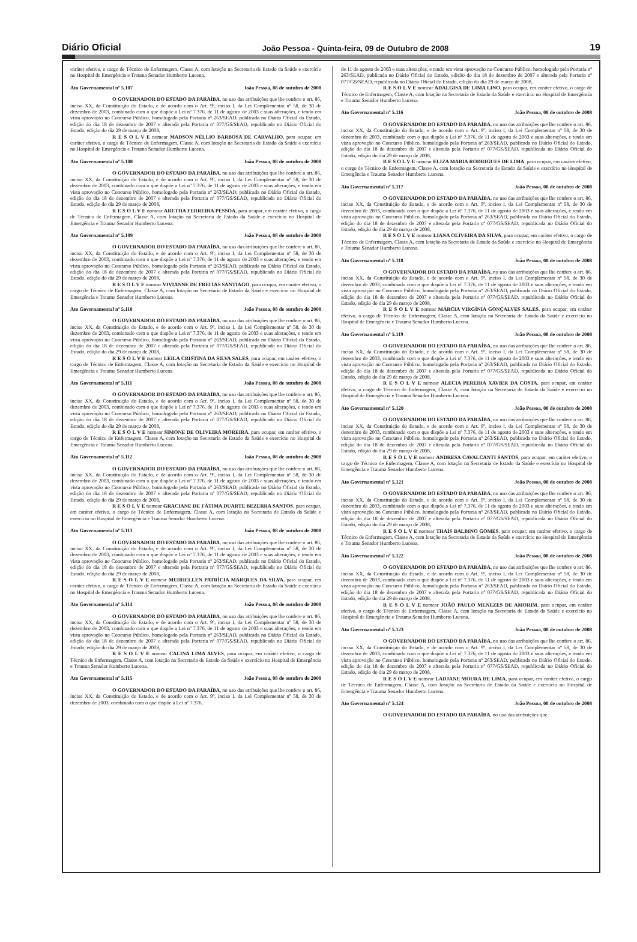Diário Oficial João Pessoa - Quinta-feira, 09 de Outubro de 2008 19
caráter efetivo, o cargo de Técnico de Enfermagem, Classe A, com lotação na Secretaria de Estado da Saúde e exercício no Hospital de Emergência e Trauma Senador Humberto Lucena.
Ato Governamental nº 5.107 João Pessoa, 08 de outubro de 2008
O GOVERNADOR DO ESTADO DA PARAÍBA, no uso das atribuições que lhe confere o art. 86, inciso XX, da Constituição do Estado, e de acordo com o Art. 9º, inciso I, da Lei Complementar nº 58, de 30 de dezembro de 2003, combinado com o que dispõe a Lei nº 7.376, de 11 de agosto de 2003 e suas alterações, e tendo em vista aprovação no Concurso Público, homologado pela Portaria nº 263/SEAD, publicada no Diário Oficial do Estado, edição do dia 18 de dezembro de 2007 e alterada pela Portaria nº 077/GS/SEAD, republicada no Diário Oficial do Estado, edição do dia 29 de março de 2008,
R E S O L V E nomear MADSON NÉLLIO BARBOSA DE CARVALHO, para ocupar, em caráter efetivo, o cargo de Técnico de Enfermagem, Classe A, com lotação na Secretaria de Estado da Saúde e exercício no Hospital de Emergência e Trauma Senador Humberto Lucena.
Ato Governamental nº 5.108 João Pessoa, 08 de outubro de 2008
O GOVERNADOR DO ESTADO DA PARAÍBA, no uso das atribuições que lhe confere o art. 86, inciso XX, da Constituição do Estado, e de acordo com o Art. 9º, inciso I, da Lei Complementar nº 58, de 30 de dezembro de 2003, combinado com o que dispõe a Lei nº 7.376, de 11 de agosto de 2003 e suas alterações, e tendo em vista aprovação no Concurso Público, homologado pela Portaria nº 263/SEAD, publicada no Diário Oficial do Estado, edição do dia 18 de dezembro de 2007 e alterada pela Portaria nº 077/GS/SEAD, republicada no Diário Oficial do Estado, edição do dia 29 de março de 2008,
R E S O L V E nomear ARETHA FERREIRA PESSOA, para ocupar, em caráter efetivo, o cargo de Técnico de Enfermagem, Classe A, com lotação na Secretaria de Estado da Saúde e exercício no Hospital de Emergência e Trauma Senador Humberto Lucena.
Ato Governamental nº 5.109 João Pessoa, 08 de outubro de 2008
O GOVERNADOR DO ESTADO DA PARAÍBA, no uso das atribuições que lhe confere o art. 86, inciso XX, da Constituição do Estado, e de acordo com o Art. 9º, inciso I, da Lei Complementar nº 58, de 30 de dezembro de 2003, combinado com o que dispõe a Lei nº 7.376, de 11 de agosto de 2003 e suas alterações, e tendo em vista aprovação no Concurso Público, homologado pela Portaria nº 263/SEAD, publicada no Diário Oficial do Estado, edição do dia 18 de dezembro de 2007 e alterada pela Portaria nº 077/GS/SEAD, republicada no Diário Oficial do Estado, edição do dia 29 de março de 2008,
R E S O L V E nomear VIVIANNE DE FREITAS SANTIAGO, para ocupar, em caráter efetivo, o cargo de Técnico de Enfermagem, Classe A, com lotação na Secretaria de Estado da Saúde e exercício no Hospital de Emergência e Trauma Senador Humberto Lucena.
Ato Governamental nº 5.110 João Pessoa, 08 de outubro de 2008
O GOVERNADOR DO ESTADO DA PARAÍBA, no uso das atribuições que lhe confere o art. 86, inciso XX, da Constituição do Estado, e de acordo com o Art. 9º, inciso I, da Lei Complementar nº 58, de 30 de dezembro de 2003, combinado com o que dispõe a Lei nº 7.376, de 11 de agosto de 2003 e suas alterações, e tendo em vista aprovação no Concurso Público, homologado pela Portaria nº 263/SEAD, publicada no Diário Oficial do Estado, edição do dia 18 de dezembro de 2007 e alterada pela Portaria nº 077/GS/SEAD, republicada no Diário Oficial do Estado, edição do dia 29 de março de 2008,
R E S O L V E nomear LEILA CRISTINA DA SILVA SALES, para ocupar, em caráter efetivo, o cargo de Técnico de Enfermagem, Classe A, com lotação na Secretaria de Estado da Saúde e exercício no Hospital de Emergência e Trauma Senador Humberto Lucena.
Ato Governamental nº 5.111 João Pessoa, 08 de outubro de 2008
O GOVERNADOR DO ESTADO DA PARAÍBA, no uso das atribuições que lhe confere o art. 86, inciso XX, da Constituição do Estado, e de acordo com o Art. 9º, inciso I, da Lei Complementar nº 58, de 30 de dezembro de 2003, combinado com o que dispõe a Lei nº 7.376, de 11 de agosto de 2003 e suas alterações, e tendo em vista aprovação no Concurso Público, homologado pela Portaria nº 263/SEAD, publicada no Diário Oficial do Estado, edição do dia 18 de dezembro de 2007 e alterada pela Portaria nº 077/GS/SEAD, republicada no Diário Oficial do Estado, edição do dia 29 de março de 2008,
R E S O L V E nomear SIMONE DE OLIVEIRA MOREIRA, para ocupar, em caráter efetivo, o cargo de Técnico de Enfermagem, Classe A, com lotação na Secretaria de Estado da Saúde e exercício no Hospital de Emergência e Trauma Senador Humberto Lucena.
Ato Governamental nº 5.112 João Pessoa, 08 de outubro de 2008
O GOVERNADOR DO ESTADO DA PARAÍBA, no uso das atribuições que lhe confere o art. 86, inciso XX, da Constituição do Estado, e de acordo com o Art. 9º, inciso I, da Lei Complementar nº 58, de 30 de dezembro de 2003, combinado com o que dispõe a Lei nº 7.376, de 11 de agosto de 2003 e suas alterações, e tendo em vista aprovação no Concurso Público, homologado pela Portaria nº 263/SEAD, publicada no Diário Oficial do Estado, edição do dia 18 de dezembro de 2007 e alterada pela Portaria nº 077/GS/SEAD, republicada no Diário Oficial do Estado, edição do dia 29 de março de 2008,
R E S O L V E nomear GRACIANE DE FÁTIMA DUARTE BEZERRA SANTOS, para ocupar, em caráter efetivo, o cargo de Técnico de Enfermagem, Classe A, com lotação na Secretaria de Estado da Saúde e exercício no Hospital de Emergência e Trauma Senador Humberto Lucena.
Ato Governamental nº 5.113 João Pessoa, 08 de outubro de 2008
O GOVERNADOR DO ESTADO DA PARAÍBA, no uso das atribuições que lhe confere o art. 86, inciso XX, da Constituição do Estado, e de acordo com o Art. 9º, inciso I, da Lei Complementar nº 58, de 30 de dezembro de 2003, combinado com o que dispõe a Lei nº 7.376, de 11 de agosto de 2003 e suas alterações, e tendo em vista aprovação no Concurso Público, homologado pela Portaria nº 263/SEAD, publicada no Diário Oficial do Estado, edição do dia 18 de dezembro de 2007 e alterada pela Portaria nº 077/GS/SEAD, republicada no Diário Oficial do Estado, edição do dia 29 de março de 2008,
R E S O L V E nomear MEIRIELLEN PATRÍCIA MARQUES DA SILVA, para ocupar, em caráter efetivo, o cargo de Técnico de Enfermagem, Classe A, com lotação na Secretaria de Estado da Saúde e exercício no Hospital de Emergência e Trauma Senador Humberto Lucena.
Ato Governamental nº 5.114 João Pessoa, 08 de outubro de 2008
O GOVERNADOR DO ESTADO DA PARAÍBA, no uso das atribuições que lhe confere o art. 86, inciso XX, da Constituição do Estado, e de acordo com o Art. 9º, inciso I, da Lei Complementar nº 58, de 30 de dezembro de 2003, combinado com o que dispõe a Lei nº 7.376, de 11 de agosto de 2003 e suas alterações, e tendo em vista aprovação no Concurso Público, homologado pela Portaria nº 263/SEAD, publicada no Diário Oficial do Estado, edição do dia 18 de dezembro de 2007 e alterada pela Portaria nº 077/GS/SEAD, republicada no Diário Oficial do Estado, edição do dia 29 de março de 2008,
R E S O L V E nomear CALINA LIMA ALVES, para ocupar, em caráter efetivo, o cargo de Técnico de Enfermagem, Classe A, com lotação na Secretaria de Estado da Saúde e exercício no Hospital de Emergência e Trauma Senador Humberto Lucena.
Ato Governamental nº 5.115 João Pessoa, 08 de outubro de 2008
O GOVERNADOR DO ESTADO DA PARAÍBA, no uso das atribuições que lhe confere o art. 86, inciso XX, da Constituição do Estado, e de acordo com o Art. 9º, inciso I, da Lei Complementar nº 58, de 30 de dezembro de 2003, combinado com o que dispõe a Lei nº 7.376,
de 11 de agosto de 2003 e suas alterações, e tendo em vista aprovação no Concurso Público, homologado pela Portaria nº 263/SEAD, publicada no Diário Oficial do Estado, edição do dia 18 de dezembro de 2007 e alterada pela Portaria nº 077/GS/SEAD, republicada no Diário Oficial do Estado, edição do dia 29 de março de 2008,
R E S O L V E nomear ADALGISA DE LIMA LINO, para ocupar, em caráter efetivo, o cargo de Técnico de Enfermagem, Classe A, com lotação na Secretaria de Estado da Saúde e exercício no Hospital de Emergência e Trauma Senador Humberto Lucena.
Ato Governamental nº 5.116 João Pessoa, 08 de outubro de 2008
O GOVERNADOR DO ESTADO DA PARAÍBA, no uso das atribuições que lhe confere o art. 86, inciso XX, da Constituição do Estado, e de acordo com o Art. 9º, inciso I, da Lei Complementar nº 58, de 30 de dezembro de 2003, combinado com o que dispõe a Lei nº 7.376, de 11 de agosto de 2003 e suas alterações, e tendo em vista aprovação no Concurso Público, homologado pela Portaria nº 263/SEAD, publicada no Diário Oficial do Estado, edição do dia 18 de dezembro de 2007 e alterada pela Portaria nº 077/GS/SEAD, republicada no Diário Oficial do Estado, edição do dia 29 de março de 2008,
R E S O L V E nomear ELIZA MARIA RODRIGUES DE LIMA, para ocupar, em caráter efetivo, o cargo de Técnico de Enfermagem, Classe A, com lotação na Secretaria de Estado da Saúde e exercício no Hospital de Emergência e Trauma Senador Humberto Lucena.
Ato Governamental nº 5.117 João Pessoa, 08 de outubro de 2008
O GOVERNADOR DO ESTADO DA PARAÍBA, no uso das atribuições que lhe confere o art. 86, inciso XX, da Constituição do Estado, e de acordo com o Art. 9º, inciso I, da Lei Complementar nº 58, de 30 de dezembro de 2003, combinado com o que dispõe a Lei nº 7.376, de 11 de agosto de 2003 e suas alterações, e tendo em vista aprovação no Concurso Público, homologado pela Portaria nº 263/SEAD, publicada no Diário Oficial do Estado, edição do dia 18 de dezembro de 2007 e alterada pela Portaria nº 077/GS/SEAD, republicada no Diário Oficial do Estado, edição do dia 29 de março de 2008,
R E S O L V E nomear LIANA OLIVEIRA DA SILVA, para ocupar, em caráter efetivo, o cargo de Técnico de Enfermagem, Classe A, com lotação na Secretaria de Estado da Saúde e exercício no Hospital de Emergência e Trauma Senador Humberto Lucena.
Ato Governamental nº 5.118 João Pessoa, 08 de outubro de 2008
O GOVERNADOR DO ESTADO DA PARAÍBA, no uso das atribuições que lhe confere o art. 86, inciso XX, da Constituição do Estado, e de acordo com o Art. 9º, inciso I, da Lei Complementar nº 58, de 30 de dezembro de 2003, combinado com o que dispõe a Lei nº 7.376, de 11 de agosto de 2003 e suas alterações, e tendo em vista aprovação no Concurso Público, homologado pela Portaria nº 263/SEAD, publicada no Diário Oficial do Estado, edição do dia 18 de dezembro de 2007 e alterada pela Portaria nº 077/GS/SEAD, republicada no Diário Oficial do Estado, edição do dia 29 de março de 2008,
R E S O L V E nomear MÁRCIA VIRGÍNIA GONÇALVES SALES, para ocupar, em caráter efetivo, o cargo de Técnico de Enfermagem, Classe A, com lotação na Secretaria de Estado da Saúde e exercício no Hospital de Emergência e Trauma Senador Humberto Lucena.
Ato Governamental nº 5.119 João Pessoa, 08 de outubro de 2008
O GOVERNADOR DO ESTADO DA PARAÍBA, no uso das atribuições que lhe confere o art. 86, inciso XX, da Constituição do Estado, e de acordo com o Art. 9º, inciso I, da Lei Complementar nº 58, de 30 de dezembro de 2003, combinado com o que dispõe a Lei nº 7.376, de 11 de agosto de 2003 e suas alterações, e tendo em vista aprovação no Concurso Público, homologado pela Portaria nº 263/SEAD, publicada no Diário Oficial do Estado, edição do dia 18 de dezembro de 2007 e alterada pela Portaria nº 077/GS/SEAD, republicada no Diário Oficial do Estado, edição do dia 29 de março de 2008,
R E S O L V E nomear ALECIA PEREIRA XAVIER DA COSTA, para ocupar, em caráter efetivo, o cargo de Técnico de Enfermagem, Classe A, com lotação na Secretaria de Estado da Saúde e exercício no Hospital de Emergência e Trauma Senador Humberto Lucena.
Ato Governamental nº 5.120 João Pessoa, 08 de outubro de 2008
O GOVERNADOR DO ESTADO DA PARAÍBA, no uso das atribuições que lhe confere o art. 86, inciso XX, da Constituição do Estado, e de acordo com o Art. 9º, inciso I, da Lei Complementar nº 58, de 30 de dezembro de 2003, combinado com o que dispõe a Lei nº 7.376, de 11 de agosto de 2003 e suas alterações, e tendo em vista aprovação no Concurso Público, homologado pela Portaria nº 263/SEAD, publicada no Diário Oficial do Estado, edição do dia 18 de dezembro de 2007 e alterada pela Portaria nº 077/GS/SEAD, republicada no Diário Oficial do Estado, edição do dia 29 de março de 2008,
R E S O L V E nomear ANDRESA CAVALCANTI SANTOS, para ocupar, em caráter efetivo, o cargo de Técnico de Enfermagem, Classe A, com lotação na Secretaria de Estado da Saúde e exercício no Hospital de Emergência e Trauma Senador Humberto Lucena.
Ato Governamental nº 5.121 João Pessoa, 08 de outubro de 2008
O GOVERNADOR DO ESTADO DA PARAÍBA, no uso das atribuições que lhe confere o art. 86, inciso XX, da Constituição do Estado, e de acordo com o Art. 9º, inciso I, da Lei Complementar nº 58, de 30 de dezembro de 2003, combinado com o que dispõe a Lei nº 7.376, de 11 de agosto de 2003 e suas alterações, e tendo em vista aprovação no Concurso Público, homologado pela Portaria nº 263/SEAD, publicada no Diário Oficial do Estado, edição do dia 18 de dezembro de 2007 e alterada pela Portaria nº 077/GS/SEAD, republicada no Diário Oficial do Estado, edição do dia 29 de março de 2008,
R E S O L V E nomear THAÍS BALBINO GOMES, para ocupar, em caráter efetivo, o cargo de Técnico de Enfermagem, Classe A, com lotação na Secretaria de Estado da Saúde e exercício no Hospital de Emergência e Trauma Senador Humberto Lucena.
Ato Governamental nº 5.122 João Pessoa, 08 de outubro de 2008
O GOVERNADOR DO ESTADO DA PARAÍBA, no uso das atribuições que lhe confere o art. 86, inciso XX, da Constituição do Estado, e de acordo com o Art. 9º, inciso I, da Lei Complementar nº 58, de 30 de dezembro de 2003, combinado com o que dispõe a Lei nº 7.376, de 11 de agosto de 2003 e suas alterações, e tendo em vista aprovação no Concurso Público, homologado pela Portaria nº 263/SEAD, publicada no Diário Oficial do Estado, edição do dia 18 de dezembro de 2007 e alterada pela Portaria nº 077/GS/SEAD, republicada no Diário Oficial do Estado, edição do dia 29 de março de 2008,
R E S O L V E nomear JOÃO PAULO MENEZES DE AMORIM, para ocupar, em caráter efetivo, o cargo de Técnico de Enfermagem, Classe A, com lotação na Secretaria de Estado da Saúde e exercício no Hospital de Emergência e Trauma Senador Humberto Lucena.
Ato Governamental nº 5.123 João Pessoa, 08 de outubro de 2008
O GOVERNADOR DO ESTADO DA PARAÍBA, no uso das atribuições que lhe confere o art. 86, inciso XX, da Constituição do Estado, e de acordo com o Art. 9º, inciso I, da Lei Complementar nº 58, de 30 de dezembro de 2003, combinado com o que dispõe a Lei nº 7.376, de 11 de agosto de 2003 e suas alterações, e tendo em vista aprovação no Concurso Público, homologado pela Portaria nº 263/SEAD, publicada no Diário Oficial do Estado, edição do dia 18 de dezembro de 2007 e alterada pela Portaria nº 077/GS/SEAD, republicada no Diário Oficial do Estado, edição do dia 29 de março de 2008,
R E S O L V E nomear LADJANE MOURA DE LIMA, para ocupar, em caráter efetivo, o cargo de Técnico de Enfermagem, Classe A, com lotação na Secretaria de Estado da Saúde e exercício no Hospital de Emergência e Trauma Senador Humberto Lucena.
Ato Governamental nº 5.124 João Pessoa, 08 de outubro de 2008
O GOVERNADOR DO ESTADO DA PARAÍBA, no uso das atribuições que